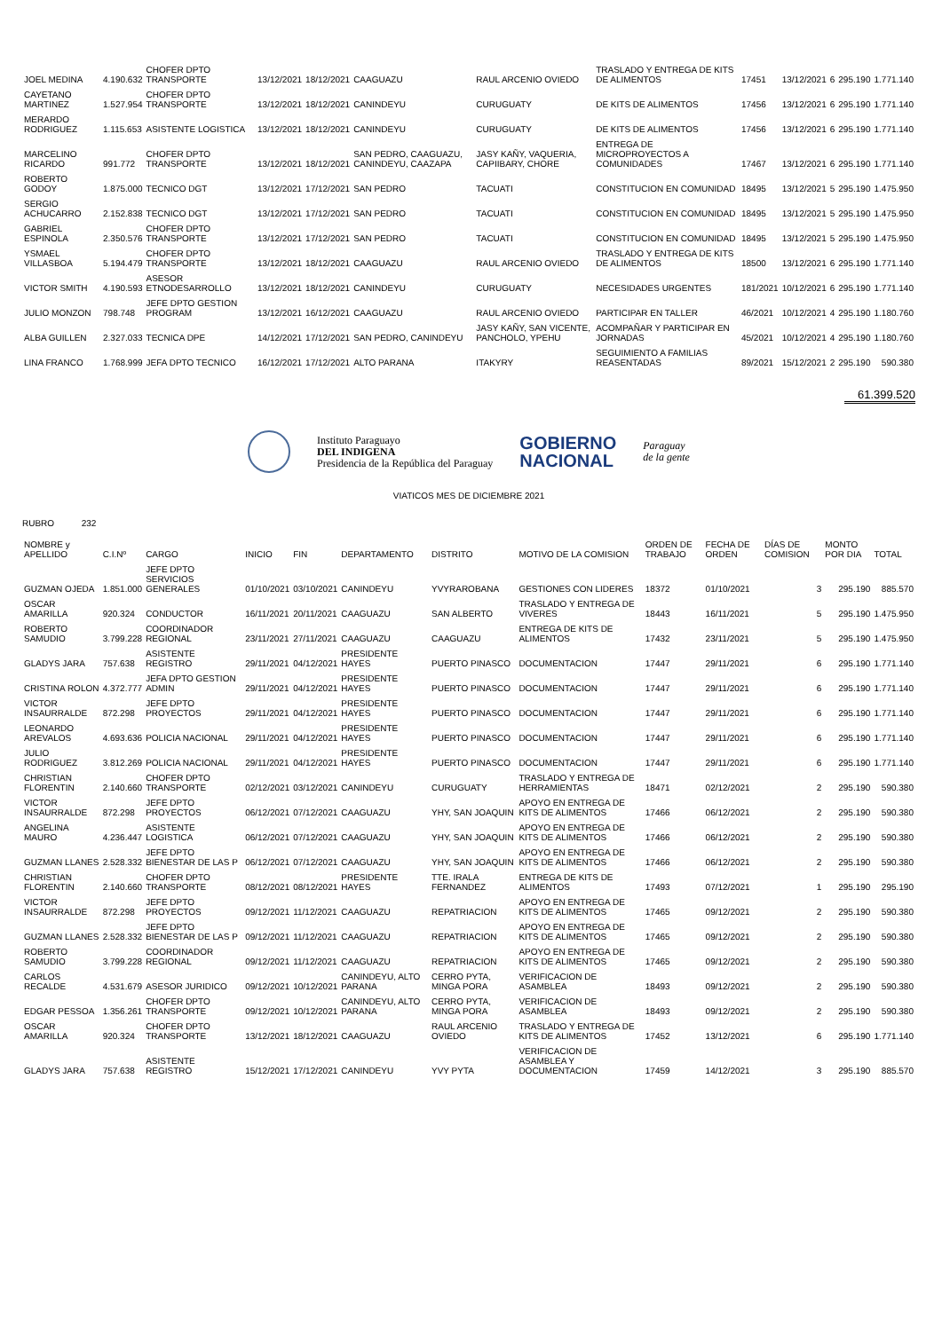| JOEL MEDINA | 4.190.632 | CHOFER DPTO TRANSPORTE | 13/12/2021 | 18/12/2021 | CAAGUAZU | RAUL ARCENIO OVIEDO | TRASLADO Y ENTREGA DE KITS DE ALIMENTOS | 17451 | 13/12/2021 | 6 | 295.190 | 1.771.140 |
| CAYETANO MARTINEZ | 1.527.954 | CHOFER DPTO TRANSPORTE | 13/12/2021 | 18/12/2021 | CANINDEYU | CURUGUATY | DE KITS DE ALIMENTOS | 17456 | 13/12/2021 | 6 | 295.190 | 1.771.140 |
| MERARDO RODRIGUEZ | 1.115.653 | ASISTENTE LOGISTICA | 13/12/2021 | 18/12/2021 | CANINDEYU | CURUGUATY | DE KITS DE ALIMENTOS | 17456 | 13/12/2021 | 6 | 295.190 | 1.771.140 |
| MARCELINO RICARDO | 991.772 | CHOFER DPTO TRANSPORTE | 13/12/2021 | 18/12/2021 | SAN PEDRO, CAAGUAZU, CANINDEYU, CAAZAPA | JASY KAÑY, VAQUERIA, CAPIIBARY, CHORE | ENTREGA DE MICROPROYECTOS A COMUNIDADES | 17467 | 13/12/2021 | 6 | 295.190 | 1.771.140 |
| ROBERTO GODOY | 1.875.000 | TECNICO DGT | 13/12/2021 | 17/12/2021 | SAN PEDRO | TACUATI | CONSTITUCION EN COMUNIDAD | 18495 | 13/12/2021 | 5 | 295.190 | 1.475.950 |
| SERGIO ACHUCARRO | 2.152.838 | TECNICO DGT | 13/12/2021 | 17/12/2021 | SAN PEDRO | TACUATI | CONSTITUCION EN COMUNIDAD | 18495 | 13/12/2021 | 5 | 295.190 | 1.475.950 |
| GABRIEL ESPINOLA | 2.350.576 | CHOFER DPTO TRANSPORTE | 13/12/2021 | 17/12/2021 | SAN PEDRO | TACUATI | CONSTITUCION EN COMUNIDAD | 18495 | 13/12/2021 | 5 | 295.190 | 1.475.950 |
| YSMAEL VILLASBOA | 5.194.479 | CHOFER DPTO TRANSPORTE | 13/12/2021 | 18/12/2021 | CAAGUAZU | RAUL ARCENIO OVIEDO | TRASLADO Y ENTREGA DE KITS DE ALIMENTOS | 18500 | 13/12/2021 | 6 | 295.190 | 1.771.140 |
| VICTOR SMITH | 4.190.593 | ASESOR ETNODESARROLLO | 13/12/2021 | 18/12/2021 | CANINDEYU | CURUGUATY | NECESIDADES URGENTES | 181/2021 | 10/12/2021 | 6 | 295.190 | 1.771.140 |
| JULIO MONZON | 798.748 | JEFE DPTO GESTION PROGRAM | 13/12/2021 | 16/12/2021 | CAAGUAZU | RAUL ARCENIO OVIEDO | PARTICIPAR EN TALLER | 46/2021 | 10/12/2021 | 4 | 295.190 | 1.180.760 |
| ALBA GUILLEN | 2.327.033 | TECNICA DPE | 14/12/2021 | 17/12/2021 | SAN PEDRO, CANINDEYU | JASY KAÑY, SAN VICENTE, PANCHOLO, YPEHU | ACOMPAÑAR Y PARTICIPAR EN JORNADAS | 45/2021 | 10/12/2021 | 4 | 295.190 | 1.180.760 |
| LINA FRANCO | 1.768.999 | JEFA DPTO TECNICO | 16/12/2021 | 17/12/2021 | ALTO PARANA | ITAKYRY | SEGUIMIENTO A FAMILIAS REASENTADAS | 89/2021 | 15/12/2021 | 2 | 295.190 | 590.380 |
61.399.520
Instituto Paraguayo
DEL INDIGENA
Presidencia de la República del Paraguay
GOBIERNO
NACIONAL
Paraguay
de la gente
VIATICOS MES DE DICIEMBRE 2021
RUBRO 232
| NOMBRE y APELLIDO | C.I.Nº | CARGO | INICIO | FIN | DEPARTAMENTO | DISTRITO | MOTIVO DE LA COMISION | ORDEN DE TRABAJO | FECHA DE ORDEN | DÍAS DE COMISION | MONTO POR DIA | TOTAL |
| --- | --- | --- | --- | --- | --- | --- | --- | --- | --- | --- | --- | --- |
| GUZMAN OJEDA | 1.851.000 | JEFE DPTO SERVICIOS GENERALES | 01/10/2021 | 03/10/2021 | CANINDEYU | YVYRAROBANA | GESTIONES CON LIDERES | 18372 | 01/10/2021 | 3 | 295.190 | 885.570 |
| OSCAR AMARILLA | 920.324 | CONDUCTOR | 16/11/2021 | 20/11/2021 | CAAGUAZU | SAN ALBERTO | TRASLADO Y ENTREGA DE VIVERES | 18443 | 16/11/2021 | 5 | 295.190 | 1.475.950 |
| ROBERTO SAMUDIO | 3.799.228 | COORDINADOR REGIONAL | 23/11/2021 | 27/11/2021 | CAAGUAZU | CAAGUAZU | ENTREGA DE KITS DE ALIMENTOS | 17432 | 23/11/2021 | 5 | 295.190 | 1.475.950 |
| GLADYS JARA | 757.638 | ASISTENTE REGISTRO | 29/11/2021 | 04/12/2021 | PRESIDENTE HAYES | PUERTO PINASCO | DOCUMENTACION | 17447 | 29/11/2021 | 6 | 295.190 | 1.771.140 |
| CRISTINA ROLON | 4.372.777 | JEFA DPTO GESTION ADMIN | 29/11/2021 | 04/12/2021 | PRESIDENTE HAYES | PUERTO PINASCO | DOCUMENTACION | 17447 | 29/11/2021 | 6 | 295.190 | 1.771.140 |
| VICTOR INSAURRALDE | 872.298 | JEFE DPTO PROYECTOS | 29/11/2021 | 04/12/2021 | PRESIDENTE HAYES | PUERTO PINASCO | DOCUMENTACION | 17447 | 29/11/2021 | 6 | 295.190 | 1.771.140 |
| LEONARDO AREVALOS | 4.693.636 | POLICIA NACIONAL | 29/11/2021 | 04/12/2021 | PRESIDENTE HAYES | PUERTO PINASCO | DOCUMENTACION | 17447 | 29/11/2021 | 6 | 295.190 | 1.771.140 |
| JULIO RODRIGUEZ | 3.812.269 | POLICIA NACIONAL | 29/11/2021 | 04/12/2021 | PRESIDENTE HAYES | PUERTO PINASCO | DOCUMENTACION | 17447 | 29/11/2021 | 6 | 295.190 | 1.771.140 |
| CHRISTIAN FLORENTIN | 2.140.660 | CHOFER DPTO TRANSPORTE | 02/12/2021 | 03/12/2021 | CANINDEYU | CURUGUATY | TRASLADO Y ENTREGA DE HERRAMIENTAS | 18471 | 02/12/2021 | 2 | 295.190 | 590.380 |
| VICTOR INSAURRALDE | 872.298 | JEFE DPTO PROYECTOS | 06/12/2021 | 07/12/2021 | CAAGUAZU | YHY, SAN JOAQUIN | APOYO EN ENTREGA DE KITS DE ALIMENTOS | 17466 | 06/12/2021 | 2 | 295.190 | 590.380 |
| ANGELINA MAURO | 4.236.447 | ASISTENTE LOGISTICA | 06/12/2021 | 07/12/2021 | CAAGUAZU | YHY, SAN JOAQUIN | APOYO EN ENTREGA DE KITS DE ALIMENTOS | 17466 | 06/12/2021 | 2 | 295.190 | 590.380 |
| GUZMAN LLANES | 2.528.332 | JEFE DPTO BIENESTAR DE LAS P | 06/12/2021 | 07/12/2021 | CAAGUAZU | YHY, SAN JOAQUIN | APOYO EN ENTREGA DE KITS DE ALIMENTOS | 17466 | 06/12/2021 | 2 | 295.190 | 590.380 |
| CHRISTIAN FLORENTIN | 2.140.660 | CHOFER DPTO TRANSPORTE | 08/12/2021 | 08/12/2021 | PRESIDENTE HAYES | TTE. IRALA FERNANDEZ | ENTREGA DE KITS DE ALIMENTOS | 17493 | 07/12/2021 | 1 | 295.190 | 295.190 |
| VICTOR INSAURRALDE | 872.298 | JEFE DPTO PROYECTOS | 09/12/2021 | 11/12/2021 | CAAGUAZU | REPATRIACION | APOYO EN ENTREGA DE KITS DE ALIMENTOS | 17465 | 09/12/2021 | 2 | 295.190 | 590.380 |
| GUZMAN LLANES | 2.528.332 | JEFE DPTO BIENESTAR DE LAS P | 09/12/2021 | 11/12/2021 | CAAGUAZU | REPATRIACION | APOYO EN ENTREGA DE KITS DE ALIMENTOS | 17465 | 09/12/2021 | 2 | 295.190 | 590.380 |
| ROBERTO SAMUDIO | 3.799.228 | COORDINADOR REGIONAL | 09/12/2021 | 11/12/2021 | CAAGUAZU | REPATRIACION | APOYO EN ENTREGA DE KITS DE ALIMENTOS | 17465 | 09/12/2021 | 2 | 295.190 | 590.380 |
| CARLOS RECALDE | 4.531.679 | ASESOR JURIDICO | 09/12/2021 | 10/12/2021 | CANINDEYU, ALTO PARANA | CERRO PYTA, MINGA PORA | VERIFICACION DE ASAMBLEA | 18493 | 09/12/2021 | 2 | 295.190 | 590.380 |
| EDGAR PESSOA | 1.356.261 | CHOFER DPTO TRANSPORTE | 09/12/2021 | 10/12/2021 | CANINDEYU, ALTO PARANA | CERRO PYTA, MINGA PORA | VERIFICACION DE ASAMBLEA | 18493 | 09/12/2021 | 2 | 295.190 | 590.380 |
| OSCAR AMARILLA | 920.324 | CHOFER DPTO TRANSPORTE | 13/12/2021 | 18/12/2021 | CAAGUAZU | RAUL ARCENIO OVIEDO | TRASLADO Y ENTREGA DE KITS DE ALIMENTOS | 17452 | 13/12/2021 | 6 | 295.190 | 1.771.140 |
| GLADYS JARA | 757.638 | ASISTENTE REGISTRO | 15/12/2021 | 17/12/2021 | CANINDEYU | YVY PYTA | VERIFICACION DE ASAMBLEA Y DOCUMENTACION | 17459 | 14/12/2021 | 3 | 295.190 | 885.570 |